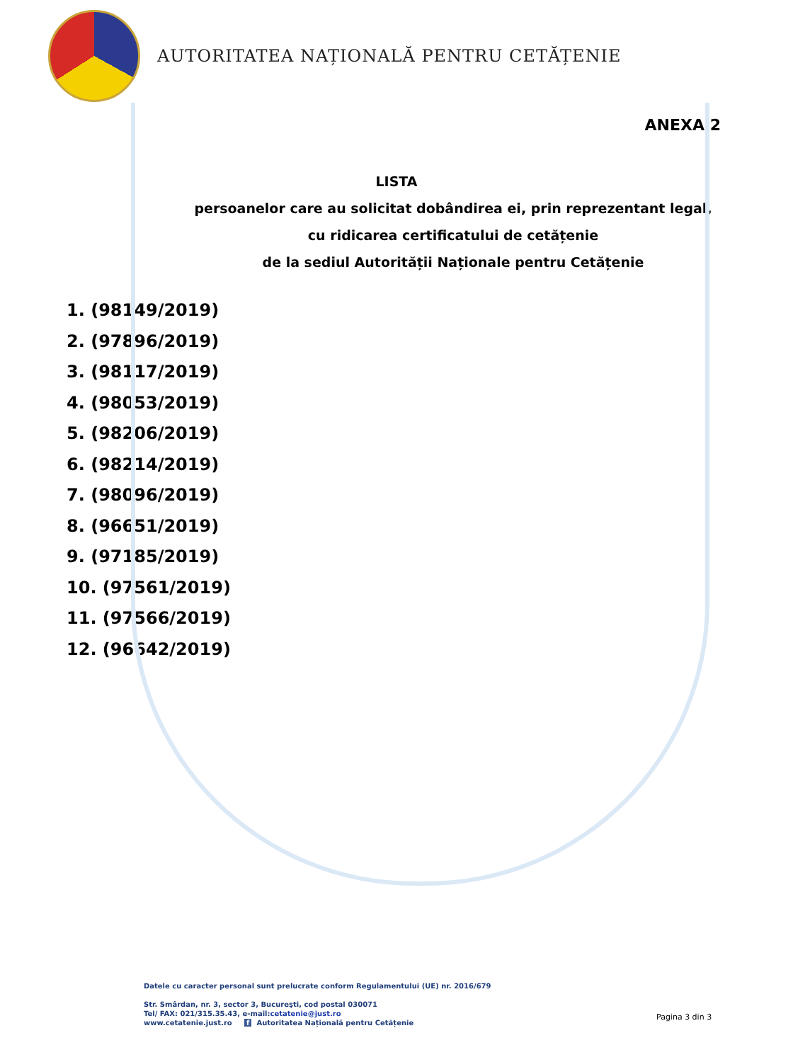AUTORITATEA NAȚIONALĂ PENTRU CETĂȚENIE
ANEXA 2
LISTA
persoanelor care au solicitat dobândirea ei, prin reprezentant legal,
cu ridicarea certificatului de cetățenie
de la sediul Autorității Naționale pentru Cetățenie
1. (98149/2019)
2. (97896/2019)
3. (98117/2019)
4. (98053/2019)
5. (98206/2019)
6. (98214/2019)
7. (98096/2019)
8. (96651/2019)
9. (97185/2019)
10. (97561/2019)
11. (97566/2019)
12. (96642/2019)
Datele cu caracter personal sunt prelucrate conform Regulamentului (UE) nr. 2016/679
Str. Smârdan, nr. 3, sector 3, Bucureşti, cod postal 030071
Tel/ FAX: 021/315.35.43, e-mail:cetatenie@just.ro
www.cetatenie.just.ro f Autoritatea Națională pentru Cetățenie
Pagina 3 din 3